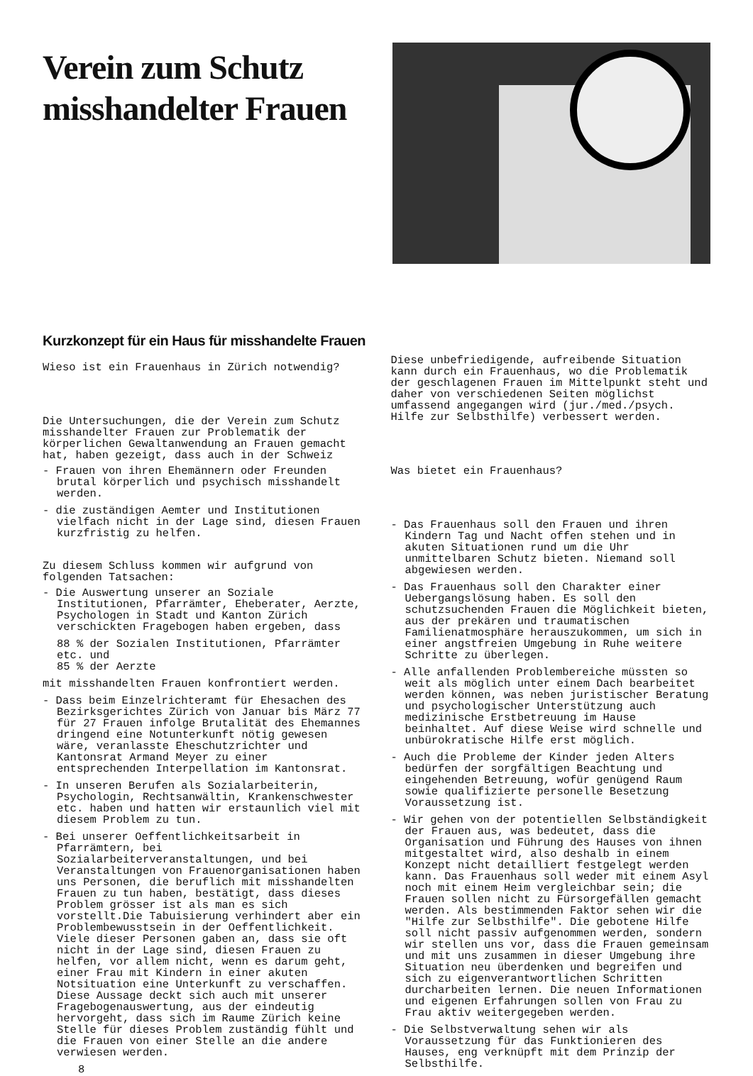Verein zum Schutz
misshandelter Frauen
Kurzkonzept für ein Haus für misshandelte Frauen
Wieso ist ein Frauenhaus in Zürich notwendig?
Die Untersuchungen, die der Verein zum Schutz misshandelter Frauen zur Problematik der körperlichen Gewaltanwendung an Frauen gemacht hat, haben gezeigt, dass auch in der Schweiz
- Frauen von ihren Ehemännern oder Freunden brutal körperlich und psychisch misshandelt werden.
- die zuständigen Aemter und Institutionen vielfach nicht in der Lage sind, diesen Frauen kurzfristig zu helfen.
Zu diesem Schluss kommen wir aufgrund von folgenden Tatsachen:
- Die Auswertung unserer an Soziale Institutionen, Pfarrämter, Eheberater, Aerzte, Psychologen in Stadt und Kanton Zürich verschickten Fragebogen haben ergeben, dass
88 % der Sozialen Institutionen, Pfarrämter etc. und
85 % der Aerzte
mit misshandelten Frauen konfrontiert werden.
- Dass beim Einzelrichteramt für Ehesachen des Bezirksgerichtes Zürich von Januar bis März 77 für 27 Frauen infolge Brutalität des Ehemannes dringend eine Notunterkunft nötig gewesen wäre, veranlasste Eheschutzrichter und Kantonsrat Armand Meyer zu einer entsprechenden Interpellation im Kantonsrat.
- In unseren Berufen als Sozialarbeiterin, Psychologin, Rechtsanwältin, Krankenschwester etc. haben und hatten wir erstaunlich viel mit diesem Problem zu tun.
- Bei unserer Oeffentlichkeitsarbeit in Pfarrämtern, bei Sozialarbeiterveranstaltungen, und bei Veranstaltungen von Frauenorganisationen haben uns Personen, die beruflich mit misshandelten Frauen zu tun haben, bestätigt, dass dieses Problem grösser ist als man es sich vorstellt.Die Tabuisierung verhindert aber ein Problembewusstsein in der Oeffentlichkeit. Viele dieser Personen gaben an, dass sie oft nicht in der Lage sind, diesen Frauen zu helfen, vor allem nicht, wenn es darum geht, einer Frau mit Kindern in einer akuten Notsituation eine Unterkunft zu verschaffen. Diese Aussage deckt sich auch mit unserer Fragebogenauswertung, aus der eindeutig hervorgeht, dass sich im Raume Zürich keine Stelle für dieses Problem zuständig fühlt und die Frauen von einer Stelle an die andere verwiesen werden.
8
Diese unbefriedigende, aufreibende Situation kann durch ein Frauenhaus, wo die Problematik der geschlagenen Frauen im Mittelpunkt steht und daher von verschiedenen Seiten möglichst umfassend angegangen wird (jur./med./psych. Hilfe zur Selbsthilfe) verbessert werden.
Was bietet ein Frauenhaus?
- Das Frauenhaus soll den Frauen und ihren Kindern Tag und Nacht offen stehen und in akuten Situationen rund um die Uhr unmittelbaren Schutz bieten. Niemand soll abgewiesen werden.
- Das Frauenhaus soll den Charakter einer Uebergangslösung haben. Es soll den schutzsuchenden Frauen die Möglichkeit bieten, aus der prekären und traumatischen Familienatmosphäre herauszukommen, um sich in einer angstfreien Umgebung in Ruhe weitere Schritte zu überlegen.
- Alle anfallenden Problembereiche müssten so weit als möglich unter einem Dach bearbeitet werden können, was neben juristischer Beratung und psychologischer Unterstützung auch medizinische Erstbetreuung im Hause beinhaltet. Auf diese Weise wird schnelle und unbürokratische Hilfe erst möglich.
- Auch die Probleme der Kinder jeden Alters bedürfen der sorgfältigen Beachtung und eingehenden Betreuung, wofür genügend Raum sowie qualifizierte personelle Besetzung Voraussetzung ist.
- Wir gehen von der potentiellen Selbständigkeit der Frauen aus, was bedeutet, dass die Organisation und Führung des Hauses von ihnen mitgestaltet wird, also deshalb in einem Konzept nicht detailliert festgelegt werden kann. Das Frauenhaus soll weder mit einem Asyl noch mit einem Heim vergleichbar sein; die Frauen sollen nicht zu Fürsorgefällen gemacht werden. Als bestimmenden Faktor sehen wir die "Hilfe zur Selbsthilfe". Die gebotene Hilfe soll nicht passiv aufgenommen werden, sondern wir stellen uns vor, dass die Frauen gemeinsam und mit uns zusammen in dieser Umgebung ihre Situation neu überdenken und begreifen und sich zu eigenverantwortlichen Schritten durcharbeiten lernen. Die neuen Informationen und eigenen Erfahrungen sollen von Frau zu Frau aktiv weitergegeben werden.
- Die Selbstverwaltung sehen wir als Voraussetzung für das Funktionieren des Hauses, eng verknüpft mit dem Prinzip der Selbsthilfe.